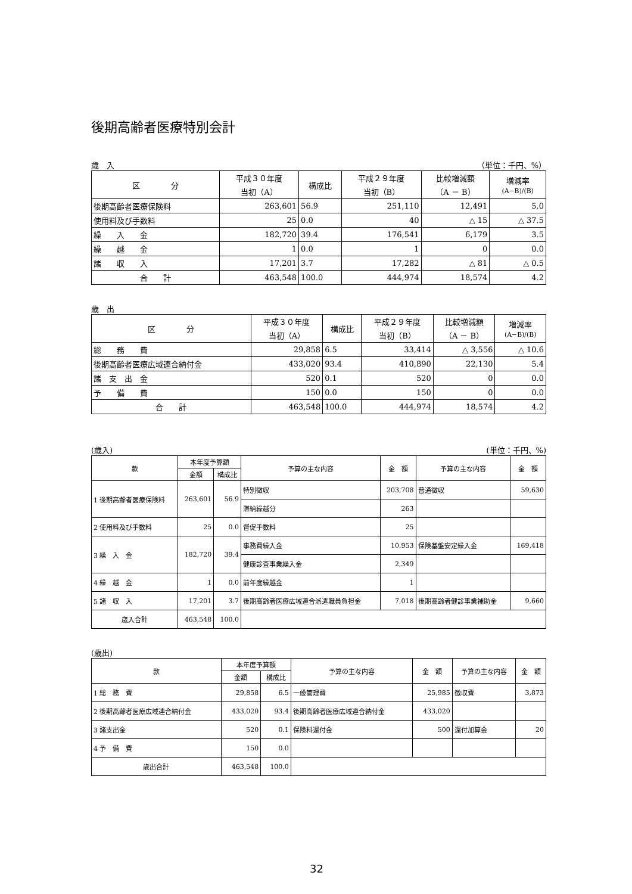後期高齢者医療特別会計
歳　入 （単位：千円、%）
| 区 分 | 平成３０年度 当初（A） | 構成比 | 平成２９年度 当初（B） | 比較増減額 （A － B） | 増減率 (A−B)/(B) |
| --- | --- | --- | --- | --- | --- |
| 後期高齢者医療保険料 | 263,601 | 56.9 | 251,110 | 12,491 | 5.0 |
| 使用料及び手数料 | 25 | 0.0 | 40 | △ 15 | △ 37.5 |
| 繰 入 金 | 182,720 | 39.4 | 176,541 | 6,179 | 3.5 |
| 繰 越 金 | 1 | 0.0 | 1 | 0 | 0.0 |
| 諸 収 入 | 17,201 | 3.7 | 17,282 | △ 81 | △ 0.5 |
| 合 計 | 463,548 | 100.0 | 444,974 | 18,574 | 4.2 |
歳　出
| 区 分 | 平成３０年度 当初（A） | 構成比 | 平成２９年度 当初（B） | 比較増減額 （A － B） | 増減率 (A−B)/(B) |
| --- | --- | --- | --- | --- | --- |
| 総 務 費 | 29,858 | 6.5 | 33,414 | △ 3,556 | △ 10.6 |
| 後期高齢者医療広域連合納付金 | 433,020 | 93.4 | 410,890 | 22,130 | 5.4 |
| 諸 支 出 金 | 520 | 0.1 | 520 | 0 | 0.0 |
| 予 備 費 | 150 | 0.0 | 150 | 0 | 0.0 |
| 合 計 | 463,548 | 100.0 | 444,974 | 18,574 | 4.2 |
(歳入) (単位：千円、%)
| 款 | 本年度予算額 | | 予算の主な内容 | 金 額 | 予算の主な内容 | 金 額 |
| --- | --- | --- | --- | --- | --- | --- |
| | 金額 | 構成比 | | | | |
| 1 後期高齢者医療保険料 | 263,601 | 56.9 | 特別徴収 | 203,708 | 普通徴収 | 59,630 |
| | | | 滞納繰越分 | 263 | | |
| 2 使用料及び手数料 | 25 | 0.0 | 督促手数料 | 25 | | |
| 3 繰 入 金 | 182,720 | 39.4 | 事務費繰入金 | 10,953 | 保険基盤安定繰入金 | 169,418 |
| | | | 健康診査事業繰入金 | 2,349 | | |
| 4 繰 越 金 | 1 | 0.0 | 前年度繰越金 | 1 | | |
| 5 諸 収 入 | 17,201 | 3.7 | 後期高齢者医療広域連合派遣職員負担金 | 7,018 | 後期高齢者健診事業補助金 | 9,660 |
| 歳入合計 | 463,548 | 100.0 | | | | |
(歳出)
| 款 | 本年度予算額 | | 予算の主な内容 | 金 額 | 予算の主な内容 | 金 額 |
| --- | --- | --- | --- | --- | --- | --- |
| | 金額 | 構成比 | | | | |
| 1 総 務 費 | 29,858 | 6.5 | 一般管理費 | 25,985 | 徴収費 | 3,873 |
| 2 後期高齢者医療広域連合納付金 | 433,020 | 93.4 | 後期高齢者医療広域連合納付金 | 433,020 | | |
| 3 諸支出金 | 520 | 0.1 | 保険料還付金 | 500 | 還付加算金 | 20 |
| 4 予 備 費 | 150 | 0.0 | | | | |
| 歳出合計 | 463,548 | 100.0 | | | | |
32